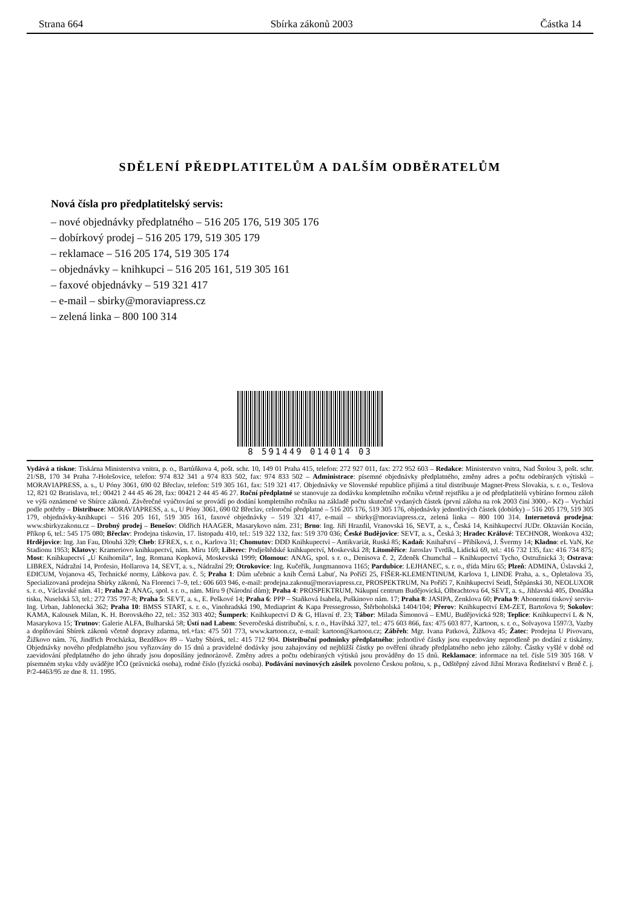Strana 664 Sbírka zákonů 2003 Částka 14
SDĚLENÍ PŘEDPLATITELŮM A DALŠÍM ODBĚRATELŮM
Nová čísla pro předplatitelský servis:
– nové objednávky předplatného – 516 205 176, 519 305 176
– dobírkový prodej – 516 205 179, 519 305 179
– reklamace – 516 205 174, 519 305 174
– objednávky – knihkupci – 516 205 161, 519 305 161
– faxové objednávky – 519 321 417
– e-mail – sbirky@moraviapress.cz
– zelená linka – 800 100 314
8 591449 014014 03
Vydává a tiskne: Tiskárna Ministerstva vnitra, p. o., Bartůňkova 4, pošt. schr. 10, 149 01 Praha 415, telefon: 272 927 011, fax: 272 952 603 – Redakce: Ministerstvo vnitra, Nad Štolou 3, pošt. schr. 21/SB, 170 34 Praha 7-Holešovice, telefon: 974 832 341 a 974 833 502, fax: 974 833 502 – Administrace: písemné objednávky předplatného, změny adres a počtu odebíraných výtisků – MORAVIAPRESS, a. s., U Póny 3061, 690 02 Břeclav, telefon: 519 305 161, fax: 519 321 417. Objednávky ve Slovenské republice přijímá a titul distribuuje Magnet-Press Slovakia, s. r. o., Teslova 12, 821 02 Bratislava, tel.: 00421 2 44 45 46 28, fax: 00421 2 44 45 46 27. Roční předplatné se stanovuje za dodávku kompletního ročníku včetně rejstříku a je od předplatitelů vybíráno formou záloh ve výši oznámené ve Sbírce zákonů. Závěrečné vyúčtování se provádí po dodání kompletního ročníku na základě počtu skutečně vydaných částek (první záloha na rok 2003 činí 3000,– Kč) – Vychází podle potřeby – Distribuce: MORAVIAPRESS, a. s., U Póny 3061, 690 02 Břeclav, celoroční předplatné – 516 205 176, 519 305 176, objednávky jednotlivých částek (dobírky) – 516 205 179, 519 305 179, objednávky-knihkupci – 516 205 161, 519 305 161, faxové objednávky – 519 321 417, e-mail – sbirky@moraviapress.cz, zelená linka – 800 100 314. Internetová prodejna: www.sbirkyzakonu.cz – Drobný prodej – Benešov: Oldřich HAAGER, Masarykovo nám. 231; Brno: Ing. Jiří Hrazdil, Vranovská 16, SEVT, a. s., Česká 14, Knihkupectví JUDr. Oktavián Kocián, Příkop 6, tel.: 545 175 080; Břeclav: Prodejna tiskovin, 17. listopadu 410, tel.: 519 322 132, fax: 519 370 036; České Budějovice: SEVT, a. s., Česká 3; Hradec Králové: TECHNOR, Wonkova 432; Hrdějovice: Ing. Jan Fau, Dlouhá 329; Cheb: EFREX, s. r. o., Karlova 31; Chomutov: DDD Knihkupectví – Antikvariát, Ruská 85; Kadaň: Knihařství – Přibíková, J. Švermy 14; Kladno: eL VaN, Ke Stadionu 1953; Klatovy: Krameriovo knihkupectví, nám. Míru 169; Liberec: Podještědské knihkupectví, Moskevská 28; Litoměřice: Jaroslav Tvrdík, Lidická 69, tel.: 416 732 135, fax: 416 734 875; Most: Knihkupectví „U Knihomila“, Ing. Romana Kopková, Moskevská 1999; Olomouc: ANAG, spol. s r. o., Denisova č. 2, Zdeněk Chumchal – Knihkupectví Tycho, Ostružnická 3; Ostrava: LIBREX, Nádražní 14, Profesio, Hollarova 14, SEVT, a. s., Nádražní 29; Otrokovice: Ing. Kučeřík, Jungmannova 1165; Pardubice: LEJHANEC, s. r. o., třída Míru 65; Plzeň: ADMINA, Úslavská 2, EDICUM, Vojanova 45, Technické normy, Lábkova pav. č. 5; Praha 1: Dům učebnic a knih Černá Labuť, Na Poříčí 25, FIŠER-KLEMENTINUM, Karlova 1, LINDE Praha, a. s., Opletalova 35, Specializovaná prodejna Sbírky zákonů, Na Florenci 7–9, tel.: 606 603 946, e-mail: prodejna.zakonu@moraviapress.cz, PROSPEKTRUM, Na Poříčí 7, Knihkupectví Seidl, Štěpánská 30, NEOLUXOR s. r. o., Václavské nám. 41; Praha 2: ANAG, spol. s r. o., nám. Míru 9 (Národní dům); Praha 4: PROSPEKTRUM, Nákupní centrum Budějovická, Olbrachtova 64, SEVT, a. s., Jihlavská 405, Donáška tisku, Nuselská 53, tel.: 272 735 797-8; Praha 5: SEVT, a. s., E. Peškové 14; Praha 6: PPP – Staňková Isabela, Puškinovo nám. 17; Praha 8: JASIPA, Zenklova 60; Praha 9: Abonentní tiskový servis-Ing. Urban, Jablonecká 362; Praha 10: BMSS START, s. r. o., Vinohradská 190, Mediaprint & Kapa Pressegrosso, Štěrboholská 1404/104; Přerov: Knihkupectví EM-ZET, Bartošova 9; Sokolov: KAMA, Kalousek Milan, K. H. Borovského 22, tel.: 352 303 402; Šumperk: Knihkupectví D & G, Hlavní tř. 23; Tábor: Milada Šimonová – EMU, Budějovická 928; Teplice: Knihkupectví L & N, Masarykova 15; Trutnov: Galerie ALFA, Bulharská 58; Ústí nad Labem: Severočeská distribuční, s. r. o., Havířská 327, tel.: 475 603 866, fax: 475 603 877, Kartoon, s. r. o., Solvayova 1597/3, Vazby a doplňování Sbírek zákonů včetně dopravy zdarma, tel.+fax: 475 501 773, www.kartoon.cz, e-mail: kartoon@kartoon.cz; Zábřeh: Mgr. Ivana Patková, Žižkova 45; Žatec: Prodejna U Pivovaru, Žižkovo nám. 76, Jindřich Procházka, Bezděkov 89 – Vazby Sbírek, tel.: 415 712 904. Distribuční podmínky předplatného: jednotlivé částky jsou expedovány neprodleně po dodání z tiskárny. Objednávky nového předplatného jsou vyřizovány do 15 dnů a pravidelné dodávky jsou zahajovány od nejbližší částky po ověření úhrady předplatného nebo jeho zálohy. Částky vyšlé v době od zaevidování předplatného do jeho úhrady jsou doposílány jednorázově. Změny adres a počtu odebíraných výtisků jsou prováděny do 15 dnů. Reklamace: informace na tel. čísle 519 305 168. V písemném styku vždy uvádějte IČO (právnická osoba), rodné číslo (fyzická osoba). Podávání novinových zásilek povoleno Českou poštou, s. p., Odštěpný závod Jižní Morava Ředitelství v Brně č. j. P/2-4463/95 ze dne 8. 11. 1995.